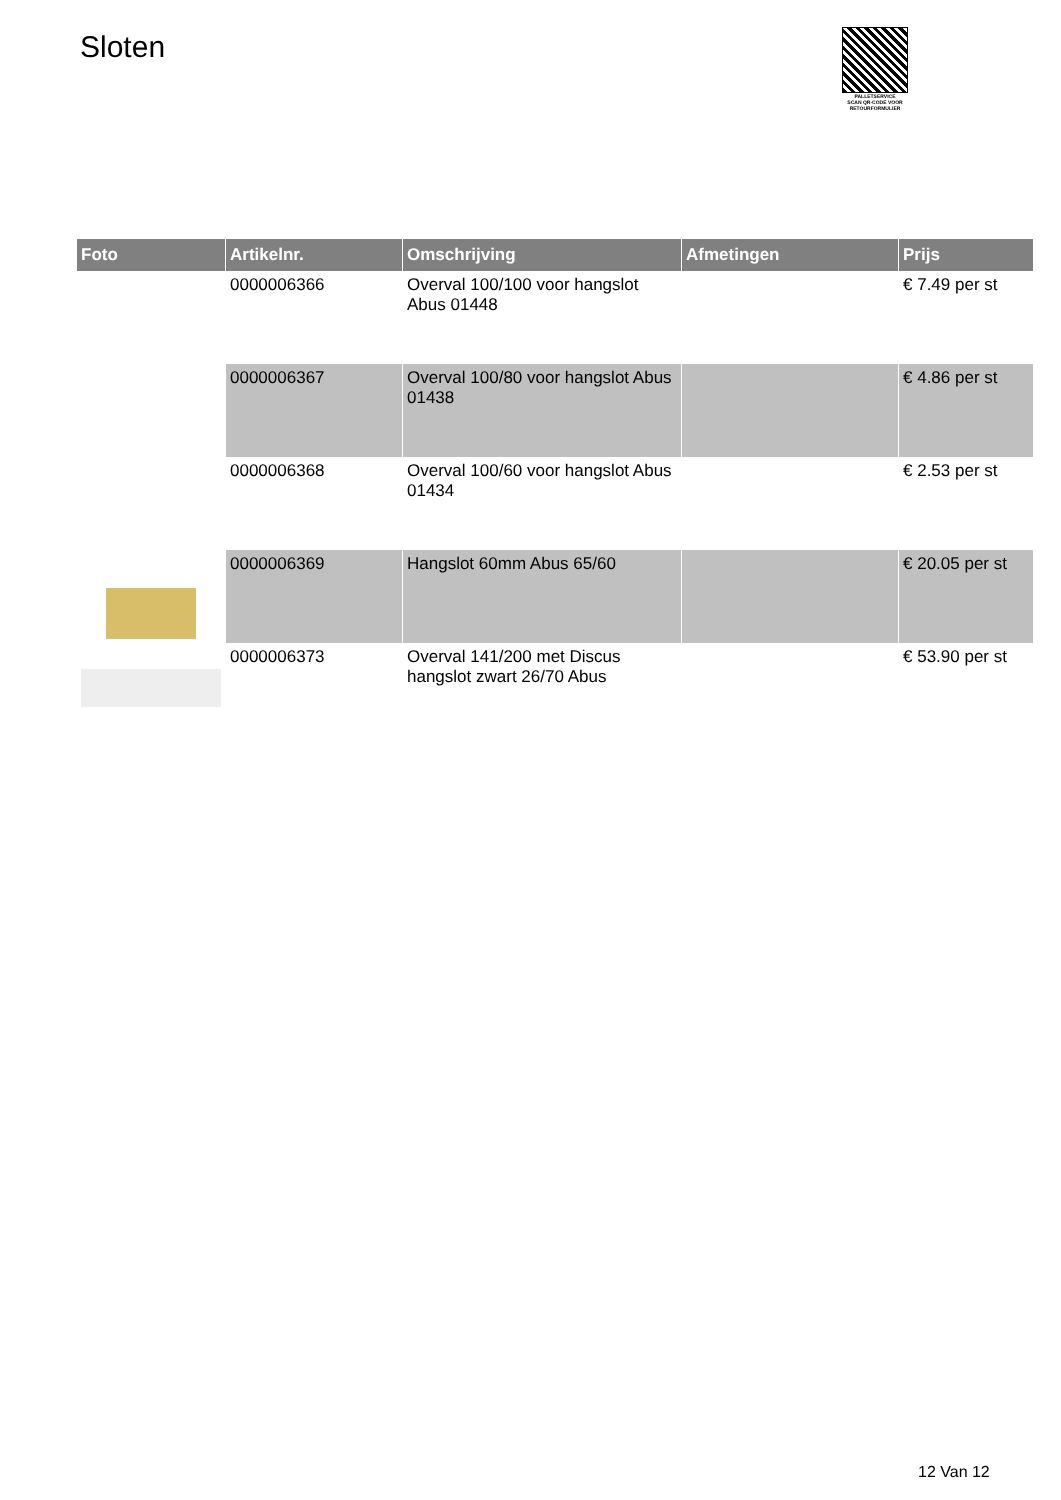Sloten
PALLETSERVICE
SCAN QR-CODE VOOR RETOURFORMULIER
| Foto | Artikelnr. | Omschrijving | Afmetingen | Prijs |
| --- | --- | --- | --- | --- |
| | 0000006366 | Overval 100/100 voor hangslot Abus 01448 | | € 7.49 per st |
| | 0000006367 | Overval 100/80 voor hangslot Abus 01438 | | € 4.86 per st |
| | 0000006368 | Overval 100/60 voor hangslot Abus 01434 | | € 2.53 per st |
| | 0000006369 | Hangslot 60mm Abus 65/60 | | € 20.05 per st |
| | 0000006373 | Overval 141/200 met Discus hangslot zwart 26/70 Abus | | € 53.90 per st |
12 Van 12